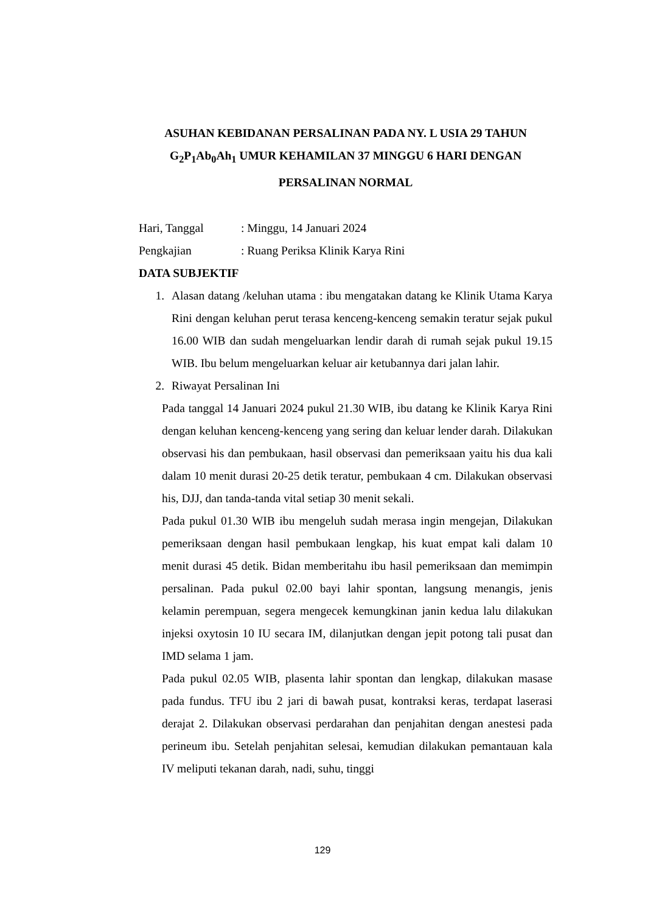ASUHAN KEBIDANAN PERSALINAN PADA NY. L USIA 29 TAHUN G<sub>2</sub>P<sub>1</sub>Ab<sub>0</sub>Ah<sub>1</sub> UMUR KEHAMILAN 37 MINGGU 6 HARI DENGAN PERSALINAN NORMAL
Hari, Tanggal : Minggu, 14 Januari 2024
Pengkajian : Ruang Periksa Klinik Karya Rini
DATA SUBJEKTIF
1.
Alasan datang /keluhan utama : ibu mengatakan datang ke Klinik Utama Karya Rini dengan keluhan perut terasa kenceng-kenceng semakin teratur sejak pukul 16.00 WIB dan sudah mengeluarkan lendir darah di rumah sejak pukul 19.15 WIB. Ibu belum mengeluarkan keluar air ketubannya dari jalan lahir.
2.
Riwayat Persalinan Ini
Pada tanggal 14 Januari 2024 pukul 21.30 WIB, ibu datang ke Klinik Karya Rini dengan keluhan kenceng-kenceng yang sering dan keluar lender darah. Dilakukan observasi his dan pembukaan, hasil observasi dan pemeriksaan yaitu his dua kali dalam 10 menit durasi 20-25 detik teratur, pembukaan 4 cm. Dilakukan observasi his, DJJ, dan tanda-tanda vital setiap 30 menit sekali.
Pada pukul 01.30 WIB ibu mengeluh sudah merasa ingin mengejan, Dilakukan pemeriksaan dengan hasil pembukaan lengkap, his kuat empat kali dalam 10 menit durasi 45 detik. Bidan memberitahu ibu hasil pemeriksaan dan memimpin persalinan. Pada pukul 02.00 bayi lahir spontan, langsung menangis, jenis kelamin perempuan, segera mengecek kemungkinan janin kedua lalu dilakukan injeksi oxytosin 10 IU secara IM, dilanjutkan dengan jepit potong tali pusat dan IMD selama 1 jam.
Pada pukul 02.05 WIB, plasenta lahir spontan dan lengkap, dilakukan masase pada fundus. TFU ibu 2 jari di bawah pusat, kontraksi keras, terdapat laserasi derajat 2. Dilakukan observasi perdarahan dan penjahitan dengan anestesi pada perineum ibu. Setelah penjahitan selesai, kemudian dilakukan pemantauan kala IV meliputi tekanan darah, nadi, suhu, tinggi
129